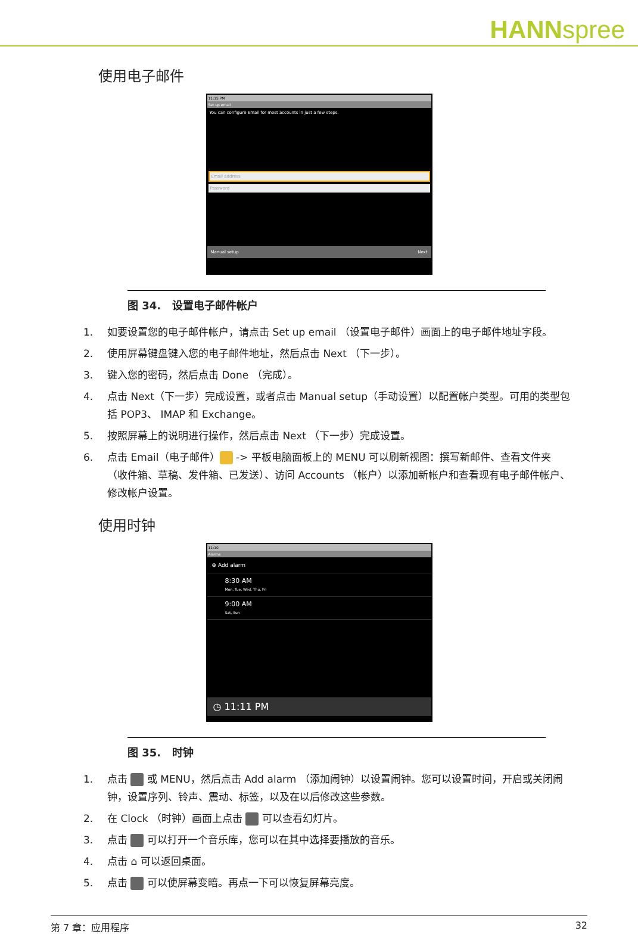HANNspree
使用电子邮件
11:15 PM
Set up email
You can configure Email for most accounts in just a few steps.
Email address
Password
Manual setup Next
图 34. 设置电子邮件帐户
1. 如要设置您的电子邮件帐户，请点击 Set up email （设置电子邮件）画面上的电子邮件地址字段。
2. 使用屏幕键盘键入您的电子邮件地址，然后点击 Next （下一步）。
3. 键入您的密码，然后点击 Done （完成）。
4. 点击 Next（下一步）完成设置，或者点击 Manual setup（手动设置）以配置帐户类型。可用的类型包括 POP3、 IMAP 和 Exchange。
5. 按照屏幕上的说明进行操作，然后点击 Next （下一步）完成设置。
6. 点击 Email（电子邮件） -> 平板电脑面板上的 MENU 可以刷新视图：撰写新邮件、查看文件夹 （收件箱、草稿、发件箱、已发送）、访问 Accounts （帐户）以添加新帐户和查看现有电子邮件帐户、修改帐户设置。
使用时钟
11:10
Alarms
⊕ Add alarm
8:30 AM
Mon, Tue, Wed, Thu, Fri
9:00 AM
Sat, Sun
◷ 11:11 PM
图 35. 时钟
1. 点击 或 MENU，然后点击 Add alarm （添加闹钟）以设置闹钟。您可以设置时间，开启或关闭闹钟，设置序列、铃声、震动、标签，以及在以后修改这些参数。
2. 在 Clock （时钟）画面上点击 可以查看幻灯片。
3. 点击 可以打开一个音乐库，您可以在其中选择要播放的音乐。
4. 点击 ⌂ 可以返回桌面。
5. 点击 可以使屏幕变暗。再点一下可以恢复屏幕亮度。
第 7 章：应用程序 32